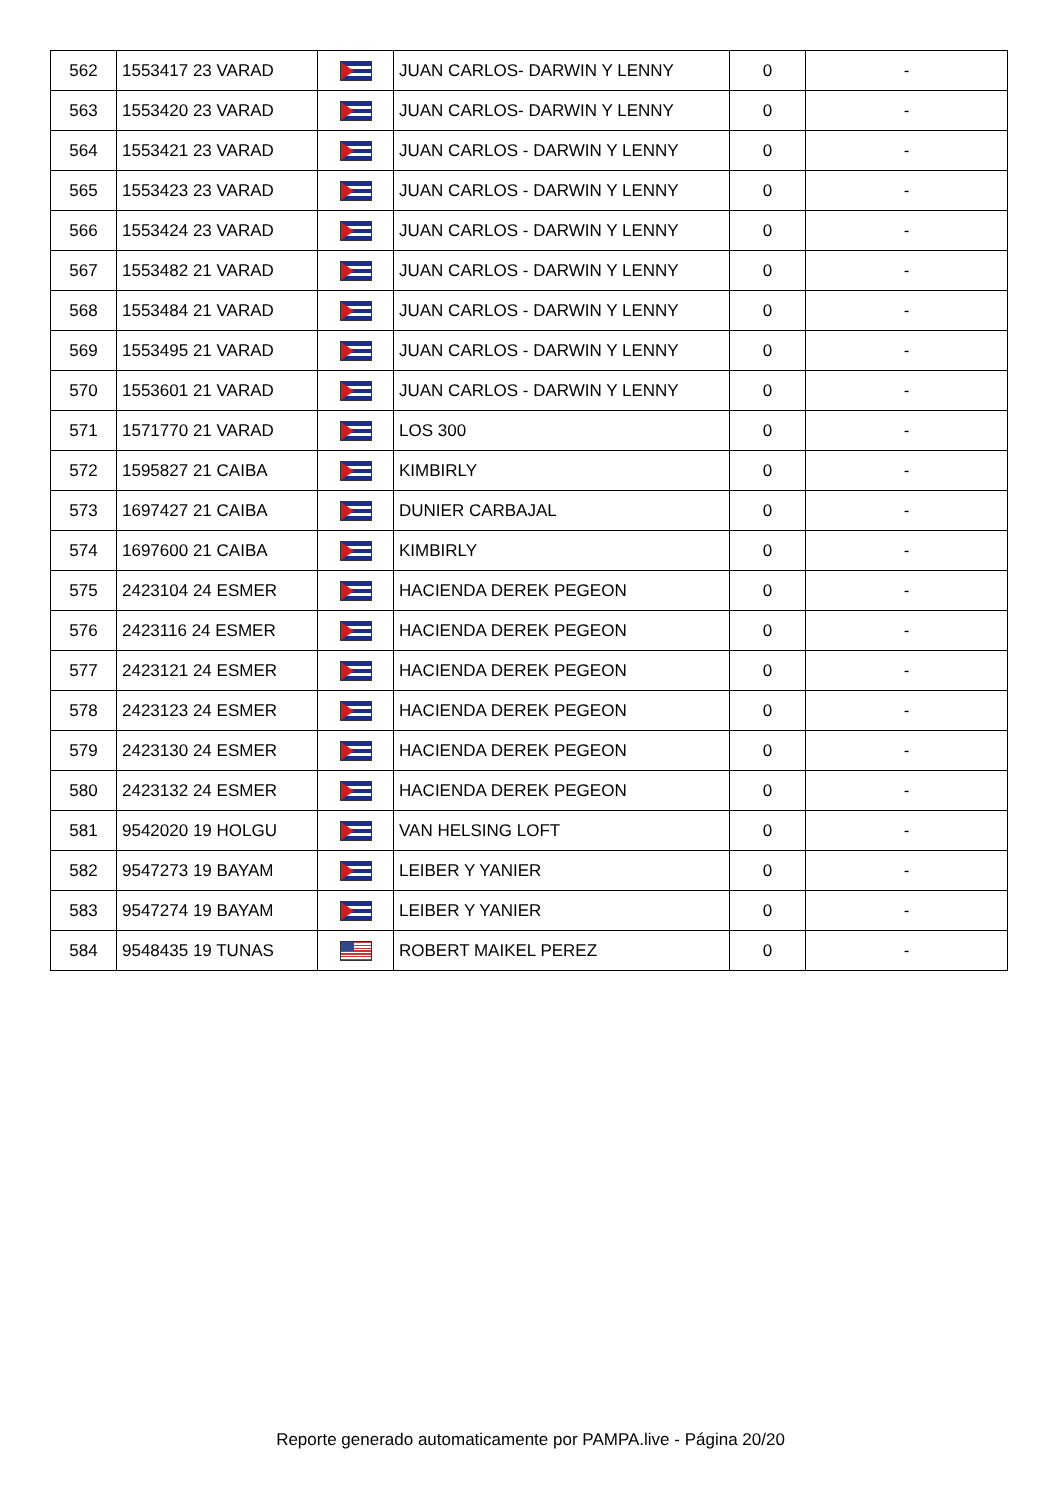| 562 | 1553417 23 VARAD | | JUAN CARLOS- DARWIN Y LENNY | 0 | - |
| 563 | 1553420 23 VARAD | | JUAN CARLOS- DARWIN Y LENNY | 0 | - |
| 564 | 1553421 23 VARAD | | JUAN CARLOS - DARWIN Y LENNY | 0 | - |
| 565 | 1553423 23 VARAD | | JUAN CARLOS - DARWIN Y LENNY | 0 | - |
| 566 | 1553424 23 VARAD | | JUAN CARLOS - DARWIN Y LENNY | 0 | - |
| 567 | 1553482 21 VARAD | | JUAN CARLOS - DARWIN Y LENNY | 0 | - |
| 568 | 1553484 21 VARAD | | JUAN CARLOS - DARWIN Y LENNY | 0 | - |
| 569 | 1553495 21 VARAD | | JUAN CARLOS - DARWIN Y LENNY | 0 | - |
| 570 | 1553601 21 VARAD | | JUAN CARLOS - DARWIN Y LENNY | 0 | - |
| 571 | 1571770 21 VARAD | | LOS 300 | 0 | - |
| 572 | 1595827 21 CAIBA | | KIMBIRLY | 0 | - |
| 573 | 1697427 21 CAIBA | | DUNIER CARBAJAL | 0 | - |
| 574 | 1697600 21 CAIBA | | KIMBIRLY | 0 | - |
| 575 | 2423104 24 ESMER | | HACIENDA DEREK PEGEON | 0 | - |
| 576 | 2423116 24 ESMER | | HACIENDA DEREK PEGEON | 0 | - |
| 577 | 2423121 24 ESMER | | HACIENDA DEREK PEGEON | 0 | - |
| 578 | 2423123 24 ESMER | | HACIENDA DEREK PEGEON | 0 | - |
| 579 | 2423130 24 ESMER | | HACIENDA DEREK PEGEON | 0 | - |
| 580 | 2423132 24 ESMER | | HACIENDA DEREK PEGEON | 0 | - |
| 581 | 9542020 19 HOLGU | | VAN HELSING LOFT | 0 | - |
| 582 | 9547273 19 BAYAM | | LEIBER Y YANIER | 0 | - |
| 583 | 9547274 19 BAYAM | | LEIBER Y YANIER | 0 | - |
| 584 | 9548435 19 TUNAS | | ROBERT MAIKEL PEREZ | 0 | - |
Reporte generado automaticamente por PAMPA.live - Página 20/20